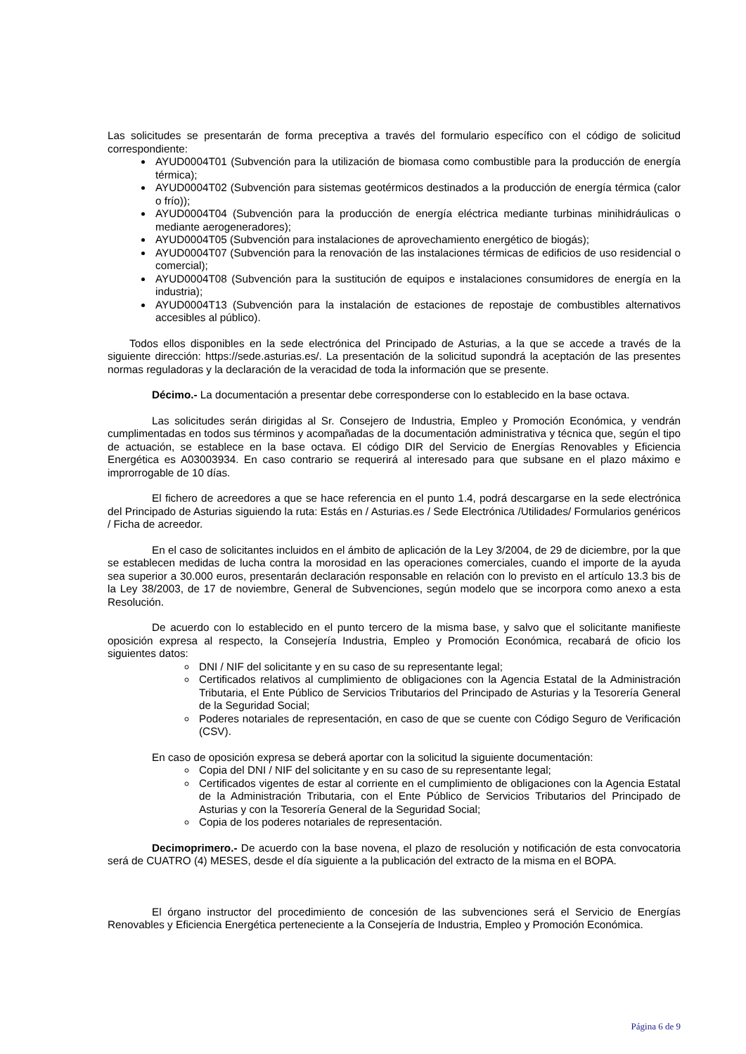Las solicitudes se presentarán de forma preceptiva a través del formulario específico con el código de solicitud correspondiente:
AYUD0004T01 (Subvención para la utilización de biomasa como combustible para la producción de energía térmica);
AYUD0004T02 (Subvención para sistemas geotérmicos destinados a la producción de energía térmica (calor o frío));
AYUD0004T04 (Subvención para la producción de energía eléctrica mediante turbinas minihidráulicas o mediante aerogeneradores);
AYUD0004T05 (Subvención para instalaciones de aprovechamiento energético de biogás);
AYUD0004T07 (Subvención para la renovación de las instalaciones térmicas de edificios de uso residencial o comercial);
AYUD0004T08 (Subvención para la sustitución de equipos e instalaciones consumidores de energía en la industria);
AYUD0004T13 (Subvención para la instalación de estaciones de repostaje de combustibles alternativos accesibles al público).
Todos ellos disponibles en la sede electrónica del Principado de Asturias, a la que se accede a través de la siguiente dirección: https://sede.asturias.es/. La presentación de la solicitud supondrá la aceptación de las presentes normas reguladoras y la declaración de la veracidad de toda la información que se presente.
Décimo.- La documentación a presentar debe corresponderse con lo establecido en la base octava.
Las solicitudes serán dirigidas al Sr. Consejero de Industria, Empleo y Promoción Económica, y vendrán cumplimentadas en todos sus términos y acompañadas de la documentación administrativa y técnica que, según el tipo de actuación, se establece en la base octava. El código DIR del Servicio de Energías Renovables y Eficiencia Energética es A03003934. En caso contrario se requerirá al interesado para que subsane en el plazo máximo e improrrogable de 10 días.
El fichero de acreedores a que se hace referencia en el punto 1.4, podrá descargarse en la sede electrónica del Principado de Asturias siguiendo la ruta: Estás en / Asturias.es / Sede Electrónica /Utilidades/ Formularios genéricos / Ficha de acreedor.
En el caso de solicitantes incluidos en el ámbito de aplicación de la Ley 3/2004, de 29 de diciembre, por la que se establecen medidas de lucha contra la morosidad en las operaciones comerciales, cuando el importe de la ayuda sea superior a 30.000 euros, presentarán declaración responsable en relación con lo previsto en el artículo 13.3 bis de la Ley 38/2003, de 17 de noviembre, General de Subvenciones, según modelo que se incorpora como anexo a esta Resolución.
De acuerdo con lo establecido en el punto tercero de la misma base, y salvo que el solicitante manifieste oposición expresa al respecto, la Consejería Industria, Empleo y Promoción Económica, recabará de oficio los siguientes datos:
DNI / NIF del solicitante y en su caso de su representante legal;
Certificados relativos al cumplimiento de obligaciones con la Agencia Estatal de la Administración Tributaria, el Ente Público de Servicios Tributarios del Principado de Asturias y la Tesorería General de la Seguridad Social;
Poderes notariales de representación, en caso de que se cuente con Código Seguro de Verificación (CSV).
En caso de oposición expresa se deberá aportar con la solicitud la siguiente documentación:
Copia del DNI / NIF del solicitante y en su caso de su representante legal;
Certificados vigentes de estar al corriente en el cumplimiento de obligaciones con la Agencia Estatal de la Administración Tributaria, con el Ente Público de Servicios Tributarios del Principado de Asturias y con la Tesorería General de la Seguridad Social;
Copia de los poderes notariales de representación.
Decimoprimero.- De acuerdo con la base novena, el plazo de resolución y notificación de esta convocatoria será de CUATRO (4) MESES, desde el día siguiente a la publicación del extracto de la misma en el BOPA.
El órgano instructor del procedimiento de concesión de las subvenciones será el Servicio de Energías Renovables y Eficiencia Energética perteneciente a la Consejería de Industria, Empleo y Promoción Económica.
Página 6 de 9